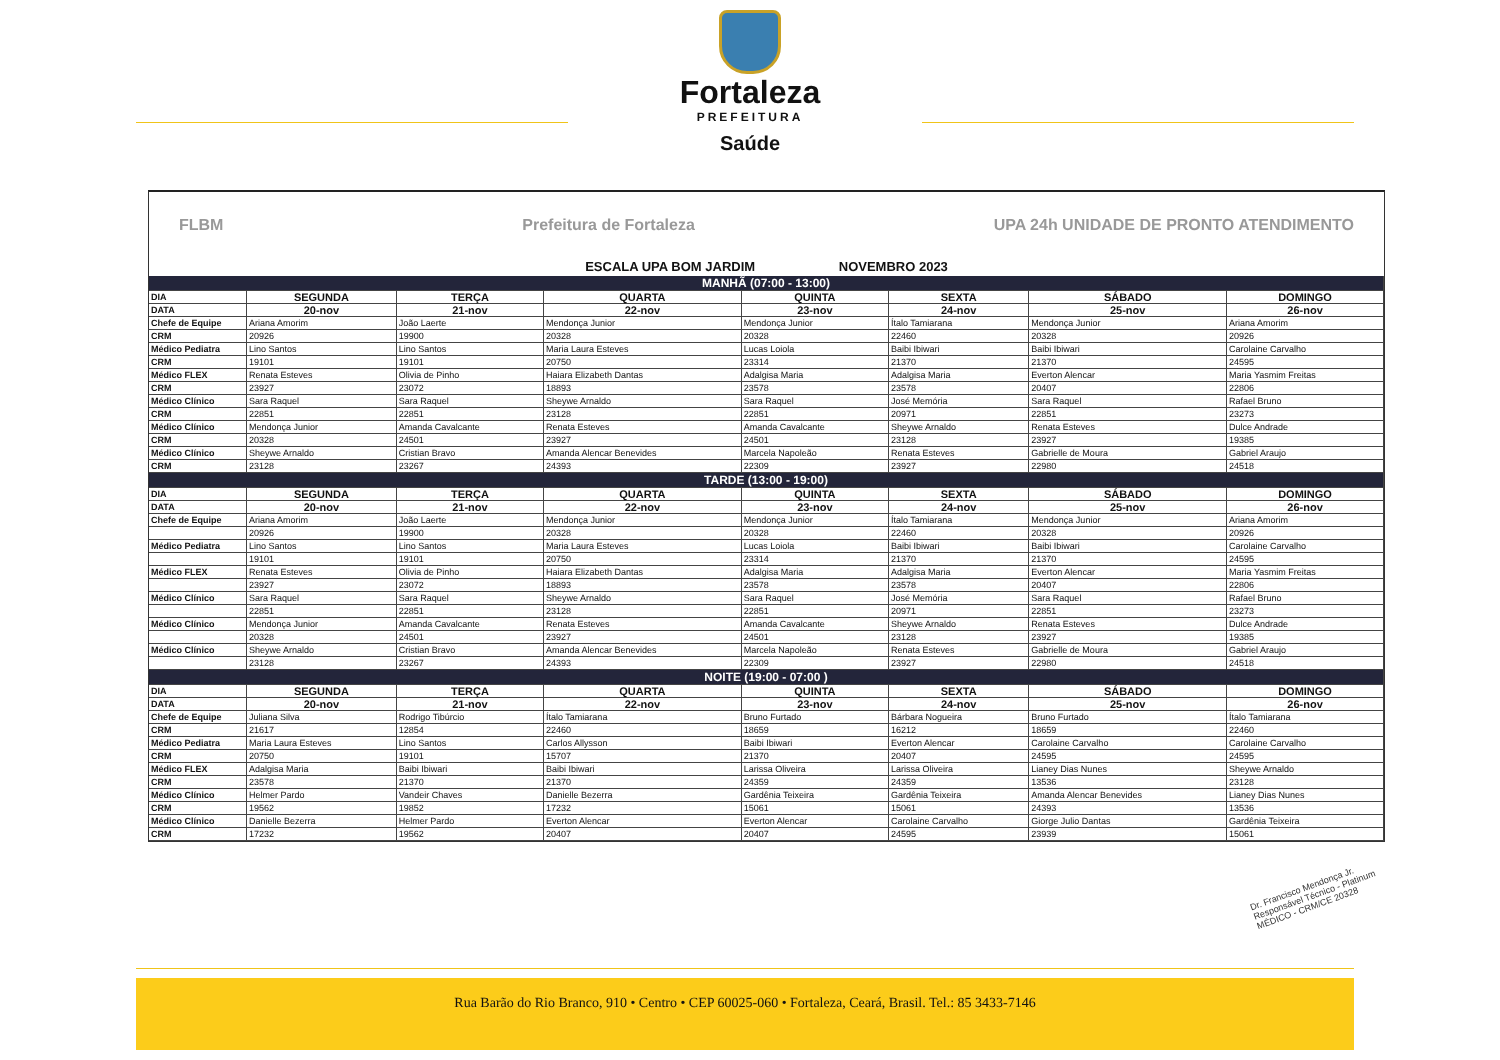Fortaleza
PREFEITURA
Saúde
FLBM Prefeitura de Fortaleza UPA 24h UNIDADE DE PRONTO ATENDIMENTO
ESCALA UPA BOM JARDIM NOVEMBRO 2023
| MANHÃ (07:00 - 13:00) | | | | | | | |
| DIA | SEGUNDA | TERÇA | QUARTA | QUINTA | SEXTA | SÁBADO | DOMINGO |
| DATA | 20-nov | 21-nov | 22-nov | 23-nov | 24-nov | 25-nov | 26-nov |
| Chefe de Equipe | Ariana Amorim | João Laerte | Mendonça Junior | Mendonça Junior | Ítalo Tamiarana | Mendonça Junior | Ariana Amorim |
| CRM | 20926 | 19900 | 20328 | 20328 | 22460 | 20328 | 20926 |
| Médico Pediatra | Lino Santos | Lino Santos | Maria Laura Esteves | Lucas Loiola | Baibi Ibiwari | Baibi Ibiwari | Carolaine Carvalho |
| CRM | 19101 | 19101 | 20750 | 23314 | 21370 | 21370 | 24595 |
| Médico FLEX | Renata Esteves | Olivia de Pinho | Haiara Elizabeth Dantas | Adalgisa Maria | Adalgisa Maria | Everton Alencar | Maria Yasmim Freitas |
| CRM | 23927 | 23072 | 18893 | 23578 | 23578 | 20407 | 22806 |
| Médico Clínico | Sara Raquel | Sara Raquel | Sheywe Arnaldo | Sara Raquel | José Memória | Sara Raquel | Rafael Bruno |
| CRM | 22851 | 22851 | 23128 | 22851 | 20971 | 22851 | 23273 |
| Médico Clínico | Mendonça Junior | Amanda Cavalcante | Renata Esteves | Amanda Cavalcante | Sheywe Arnaldo | Renata Esteves | Dulce Andrade |
| CRM | 20328 | 24501 | 23927 | 24501 | 23128 | 23927 | 19385 |
| Médico Clínico | Sheywe Arnaldo | Cristian Bravo | Amanda Alencar Benevides | Marcela Napoleão | Renata Esteves | Gabrielle de Moura | Gabriel Araujo |
| CRM | 23128 | 23267 | 24393 | 22309 | 23927 | 22980 | 24518 |
| TARDE (13:00 - 19:00) | | | | | | | |
| DIA | SEGUNDA | TERÇA | QUARTA | QUINTA | SEXTA | SÁBADO | DOMINGO |
| DATA | 20-nov | 21-nov | 22-nov | 23-nov | 24-nov | 25-nov | 26-nov |
| Chefe de Equipe | Ariana Amorim | João Laerte | Mendonça Junior | Mendonça Junior | Ítalo Tamiarana | Mendonça Junior | Ariana Amorim |
| | 20926 | 19900 | 20328 | 20328 | 22460 | 20328 | 20926 |
| Médico Pediatra | Lino Santos | Lino Santos | Maria Laura Esteves | Lucas Loiola | Baibi Ibiwari | Baibi Ibiwari | Carolaine Carvalho |
| | 19101 | 19101 | 20750 | 23314 | 21370 | 21370 | 24595 |
| Médico FLEX | Renata Esteves | Olivia de Pinho | Haiara Elizabeth Dantas | Adalgisa Maria | Adalgisa Maria | Everton Alencar | Maria Yasmim Freitas |
| | 23927 | 23072 | 18893 | 23578 | 23578 | 20407 | 22806 |
| Médico Clínico | Sara Raquel | Sara Raquel | Sheywe Arnaldo | Sara Raquel | José Memória | Sara Raquel | Rafael Bruno |
| | 22851 | 22851 | 23128 | 22851 | 20971 | 22851 | 23273 |
| Médico Clínico | Mendonça Junior | Amanda Cavalcante | Renata Esteves | Amanda Cavalcante | Sheywe Arnaldo | Renata Esteves | Dulce Andrade |
| | 20328 | 24501 | 23927 | 24501 | 23128 | 23927 | 19385 |
| Médico Clínico | Sheywe Arnaldo | Cristian Bravo | Amanda Alencar Benevides | Marcela Napoleão | Renata Esteves | Gabrielle de Moura | Gabriel Araujo |
| | 23128 | 23267 | 24393 | 22309 | 23927 | 22980 | 24518 |
| NOITE (19:00 - 07:00 ) | | | | | | | |
| DIA | SEGUNDA | TERÇA | QUARTA | QUINTA | SEXTA | SÁBADO | DOMINGO |
| DATA | 20-nov | 21-nov | 22-nov | 23-nov | 24-nov | 25-nov | 26-nov |
| Chefe de Equipe | Juliana Silva | Rodrigo Tibúrcio | Ítalo Tamiarana | Bruno Furtado | Bárbara Nogueira | Bruno Furtado | Ítalo Tamiarana |
| CRM | 21617 | 12854 | 22460 | 18659 | 16212 | 18659 | 22460 |
| Médico Pediatra | Maria Laura Esteves | Lino Santos | Carlos Allysson | Baibi Ibiwari | Everton Alencar | Carolaine Carvalho | Carolaine Carvalho |
| CRM | 20750 | 19101 | 15707 | 21370 | 20407 | 24595 | 24595 |
| Médico FLEX | Adalgisa Maria | Baibi Ibiwari | Baibi Ibiwari | Larissa Oliveira | Larissa Oliveira | Lianey Dias Nunes | Sheywe Arnaldo |
| CRM | 23578 | 21370 | 21370 | 24359 | 24359 | 13536 | 23128 |
| Médico Clínico | Helmer Pardo | Vandeir Chaves | Danielle Bezerra | Gardênia Teixeira | Gardênia Teixeira | Amanda Alencar Benevides | Lianey Dias Nunes |
| CRM | 19562 | 19852 | 17232 | 15061 | 15061 | 24393 | 13536 |
| Médico Clínico | Danielle Bezerra | Helmer Pardo | Everton Alencar | Everton Alencar | Carolaine Carvalho | Giorge Julio Dantas | Gardênia Teixeira |
| CRM | 17232 | 19562 | 20407 | 20407 | 24595 | 23939 | 15061 |
Dr. Francisco Mendonça Jr.
Responsável Técnico - Platinum
MÉDICO - CRM/CE 20328
Rua Barão do Rio Branco, 910 • Centro • CEP 60025-060 • Fortaleza, Ceará, Brasil. Tel.: 85 3433-7146